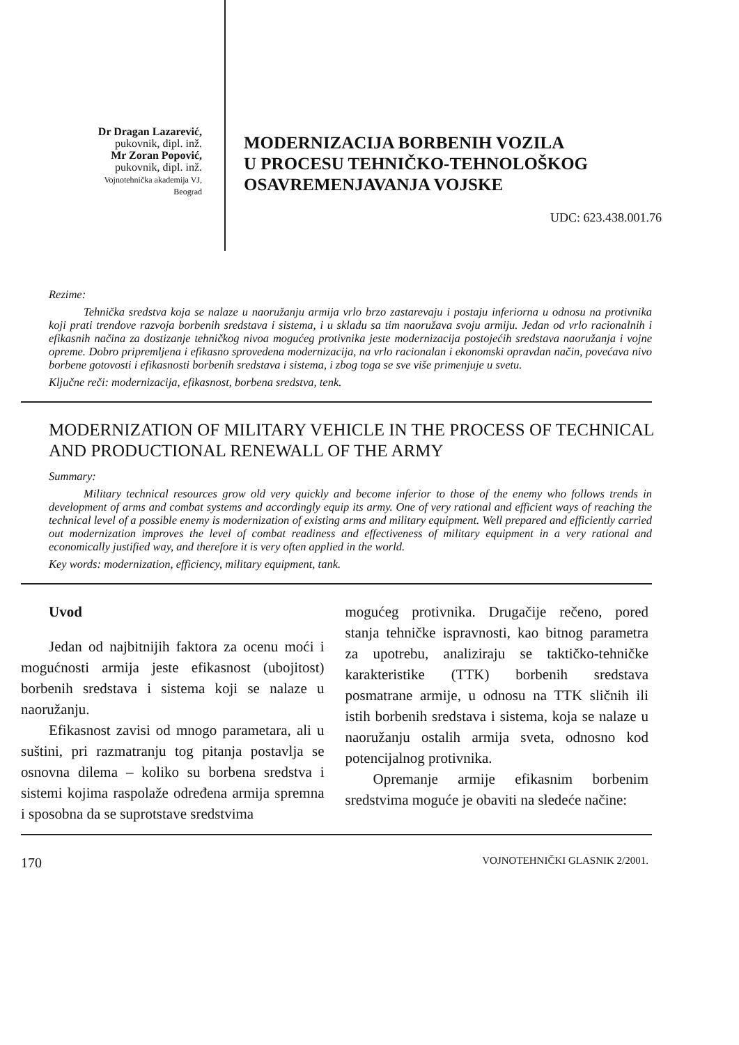Dr Dragan Lazarević,
pukovnik, dipl. inž.
Mr Zoran Popović,
pukovnik, dipl. inž.
Vojnotehnička akademija VJ,
Beograd
MODERNIZACIJA BORBENIH VOZILA
U PROCESU TEHNIČKO-TEHNOLOŠKOG
OSAVREMENJAVANJA VOJSKE
UDC: 623.438.001.76
Rezime:
Tehnička sredstva koja se nalaze u naoružanju armija vrlo brzo zastarevaju i postaju inferiorna u odnosu na protivnika koji prati trendove razvoja borbenih sredstava i sistema, i u skladu sa tim naoružava svoju armiju. Jedan od vrlo racionalnih i efikasnih načina za dostizanje tehničkog nivoa mogućeg protivnika jeste modernizacija postojećih sredstava naoružanja i vojne opreme. Dobro pripremljena i efikasno sprovedena modernizacija, na vrlo racionalan i ekonomski opravdan način, povećava nivo borbene gotovosti i efikasnosti borbenih sredstava i sistema, i zbog toga se sve više primenjuje u svetu.
Ključne reči: modernizacija, efikasnost, borbena sredstva, tenk.
MODERNIZATION OF MILITARY VEHICLE IN THE PROCESS OF TECHNICAL AND PRODUCTIONAL RENEWALL OF THE ARMY
Summary:
Military technical resources grow old very quickly and become inferior to those of the enemy who follows trends in development of arms and combat systems and accordingly equip its army. One of very rational and efficient ways of reaching the technical level of a possible enemy is modernization of existing arms and military equipment. Well prepared and efficiently carried out modernization improves the level of combat readiness and effectiveness of military equipment in a very rational and economically justified way, and therefore it is very often applied in the world.
Key words: modernization, efficiency, military equipment, tank.
Uvod
Jedan od najbitnijih faktora za ocenu moći i mogućnosti armija jeste efikasnost (ubojitost) borbenih sredstava i sistema koji se nalaze u naoružanju.
Efikasnost zavisi od mnogo parametara, ali u suštini, pri razmatranju tog pitanja postavlja se osnovna dilema – koliko su borbena sredstva i sistemi kojima raspolaže određena armija spremna i sposobna da se suprotstave sredstvima
mogućeg protivnika. Drugačije rečeno, pored stanja tehničke ispravnosti, kao bitnog parametra za upotrebu, analiziraju se taktičko-tehničke karakteristike (TTK) borbenih sredstava posmatrane armije, u odnosu na TTK sličnih ili istih borbenih sredstava i sistema, koja se nalaze u naoružanju ostalih armija sveta, odnosno kod potencijalnog protivnika.
Opremanje armije efikasnim borbenim sredstvima moguće je obaviti na sledeće načine:
170 VOJNOTEHNIČKI GLASNIK 2/2001.